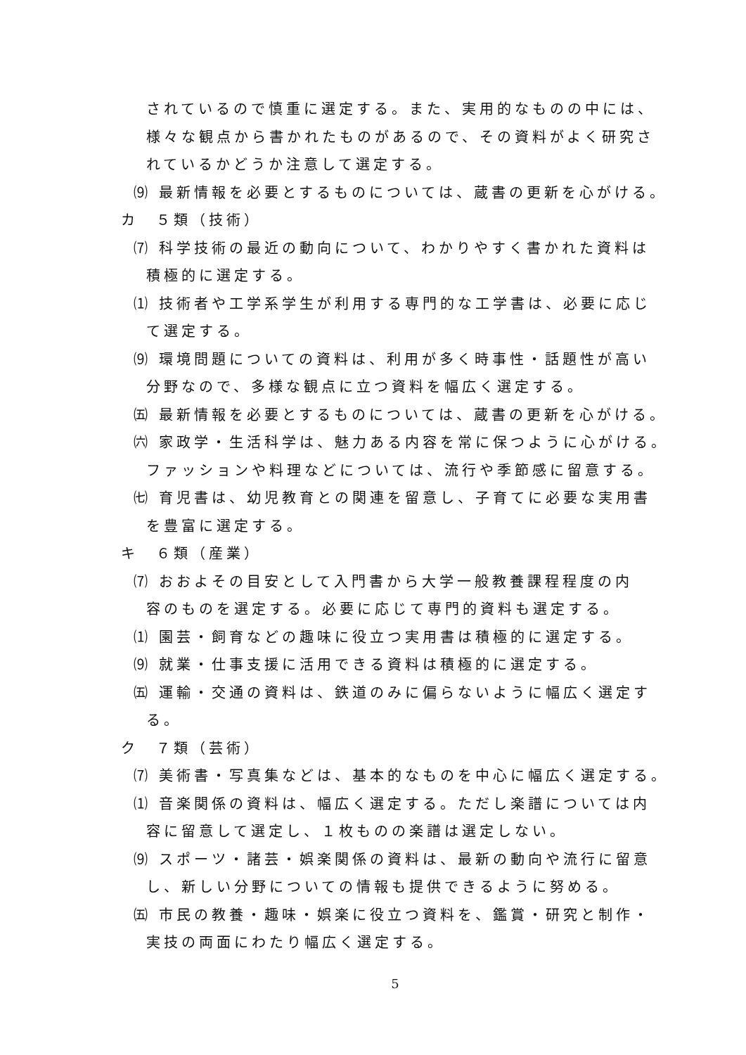されているので慎重に選定する。また、実用的なものの中には、
様々な観点から書かれたものがあるので、その資料がよく研究さ
れているかどうか注意して選定する。
⑼ 最新情報を必要とするものについては、蔵書の更新を心がける。
カ　５類（技術）
⑺ 科学技術の最近の動向について、わかりやすく書かれた資料は
積極的に選定する。
⑴ 技術者や工学系学生が利用する専門的な工学書は、必要に応じ
て選定する。
⑼ 環境問題についての資料は、利用が多く時事性・話題性が高い
分野なので、多様な観点に立つ資料を幅広く選定する。
㈤ 最新情報を必要とするものについては、蔵書の更新を心がける。
㈥ 家政学・生活科学は、魅力ある内容を常に保つように心がける。
ファッションや料理などについては、流行や季節感に留意する。
㈦ 育児書は、幼児教育との関連を留意し、子育てに必要な実用書
を豊富に選定する。
キ　６類（産業）
⑺ おおよその目安として入門書から大学一般教養課程程度の内
容のものを選定する。必要に応じて専門的資料も選定する。
⑴ 園芸・飼育などの趣味に役立つ実用書は積極的に選定する。
⑼ 就業・仕事支援に活用できる資料は積極的に選定する。
㈤ 運輸・交通の資料は、鉄道のみに偏らないように幅広く選定す
る。
ク　７類（芸術）
⑺ 美術書・写真集などは、基本的なものを中心に幅広く選定する。
⑴ 音楽関係の資料は、幅広く選定する。ただし楽譜については内
容に留意して選定し、１枚ものの楽譜は選定しない。
⑼ スポーツ・諸芸・娯楽関係の資料は、最新の動向や流行に留意
し、新しい分野についての情報も提供できるように努める。
㈤ 市民の教養・趣味・娯楽に役立つ資料を、鑑賞・研究と制作・
実技の両面にわたり幅広く選定する。
5